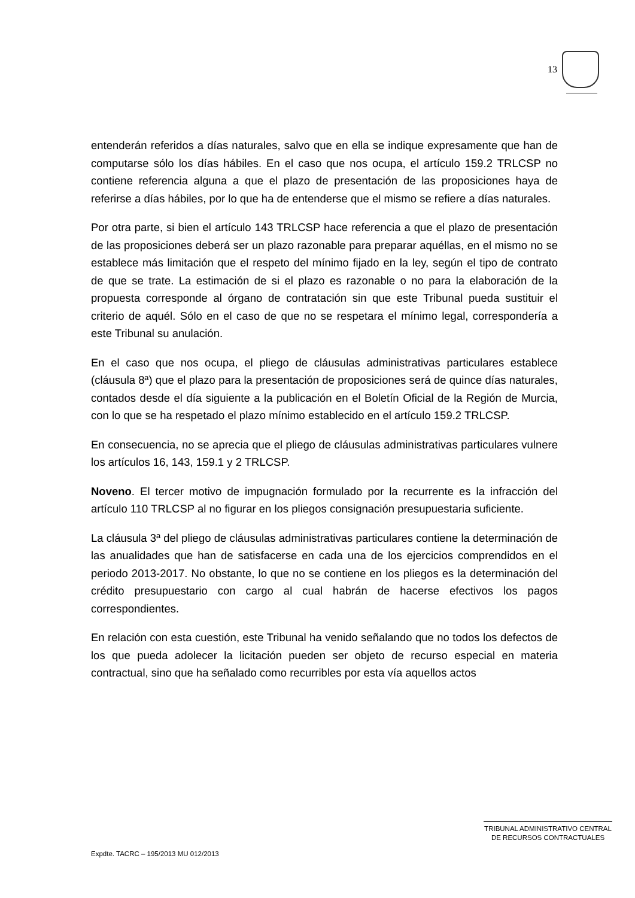13
entenderán referidos a días naturales, salvo que en ella se indique expresamente que han de computarse sólo los días hábiles. En el caso que nos ocupa, el artículo 159.2 TRLCSP no contiene referencia alguna a que el plazo de presentación de las proposiciones haya de referirse a días hábiles, por lo que ha de entenderse que el mismo se refiere a días naturales.
Por otra parte, si bien el artículo 143 TRLCSP hace referencia a que el plazo de presentación de las proposiciones deberá ser un plazo razonable para preparar aquéllas, en el mismo no se establece más limitación que el respeto del mínimo fijado en la ley, según el tipo de contrato de que se trate. La estimación de si el plazo es razonable o no para la elaboración de la propuesta corresponde al órgano de contratación sin que este Tribunal pueda sustituir el criterio de aquél. Sólo en el caso de que no se respetara el mínimo legal, correspondería a este Tribunal su anulación.
En el caso que nos ocupa, el pliego de cláusulas administrativas particulares establece (cláusula 8ª) que el plazo para la presentación de proposiciones será de quince días naturales, contados desde el día siguiente a la publicación en el Boletín Oficial de la Región de Murcia, con lo que se ha respetado el plazo mínimo establecido en el artículo 159.2 TRLCSP.
En consecuencia, no se aprecia que el pliego de cláusulas administrativas particulares vulnere los artículos 16, 143, 159.1 y 2 TRLCSP.
Noveno. El tercer motivo de impugnación formulado por la recurrente es la infracción del artículo 110 TRLCSP al no figurar en los pliegos consignación presupuestaria suficiente.
La cláusula 3ª del pliego de cláusulas administrativas particulares contiene la determinación de las anualidades que han de satisfacerse en cada una de los ejercicios comprendidos en el periodo 2013-2017. No obstante, lo que no se contiene en los pliegos es la determinación del crédito presupuestario con cargo al cual habrán de hacerse efectivos los pagos correspondientes.
En relación con esta cuestión, este Tribunal ha venido señalando que no todos los defectos de los que pueda adolecer la licitación pueden ser objeto de recurso especial en materia contractual, sino que ha señalado como recurribles por esta vía aquellos actos
TRIBUNAL ADMINISTRATIVO CENTRAL
DE RECURSOS CONTRACTUALES
Expdte. TACRC – 195/2013 MU 012/2013